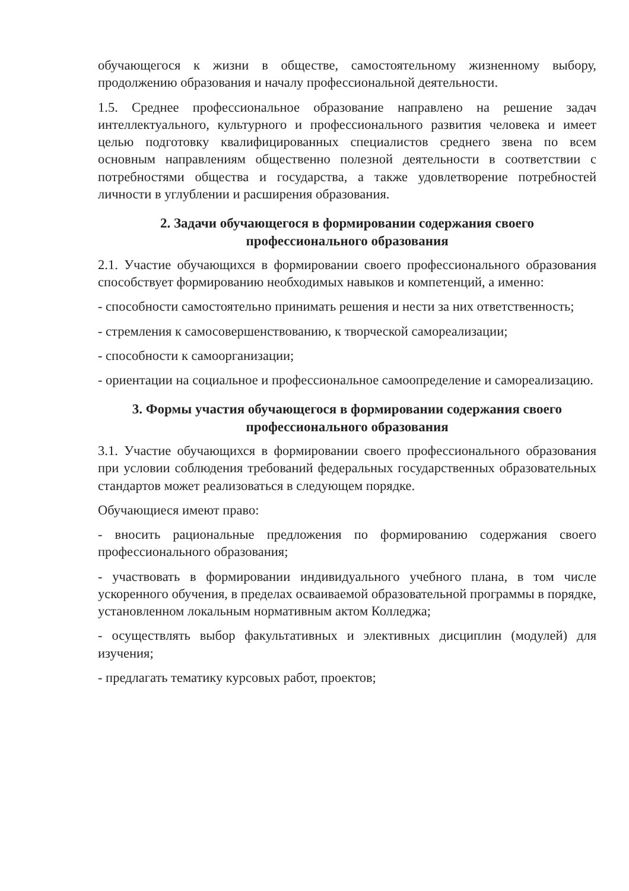обучающегося к жизни в обществе, самостоятельному жизненному выбору, продолжению образования и началу профессиональной деятельности.
1.5. Среднее профессиональное образование направлено на решение задач интеллектуального, культурного и профессионального развития человека и имеет целью подготовку квалифицированных специалистов среднего звена по всем основным направлениям общественно полезной деятельности в соответствии с потребностями общества и государства, а также удовлетворение потребностей личности в углублении и расширения образования.
2. Задачи обучающегося в формировании содержания своего профессионального образования
2.1. Участие обучающихся в формировании своего профессионального образования способствует формированию необходимых навыков и компетенций, а именно:
- способности самостоятельно принимать решения и нести за них ответственность;
- стремления к самосовершенствованию, к творческой самореализации;
- способности к самоорганизации;
- ориентации на социальное и профессиональное самоопределение и самореализацию.
3. Формы участия обучающегося в формировании содержания своего профессионального образования
3.1. Участие обучающихся в формировании своего профессионального образования при условии соблюдения требований федеральных государственных образовательных стандартов может реализоваться в следующем порядке.
Обучающиеся имеют право:
- вносить рациональные предложения по формированию содержания своего профессионального образования;
- участвовать в формировании индивидуального учебного плана, в том числе ускоренного обучения, в пределах осваиваемой образовательной программы в порядке, установленном локальным нормативным актом Колледжа;
- осуществлять выбор факультативных и элективных дисциплин (модулей) для изучения;
- предлагать тематику курсовых работ, проектов;